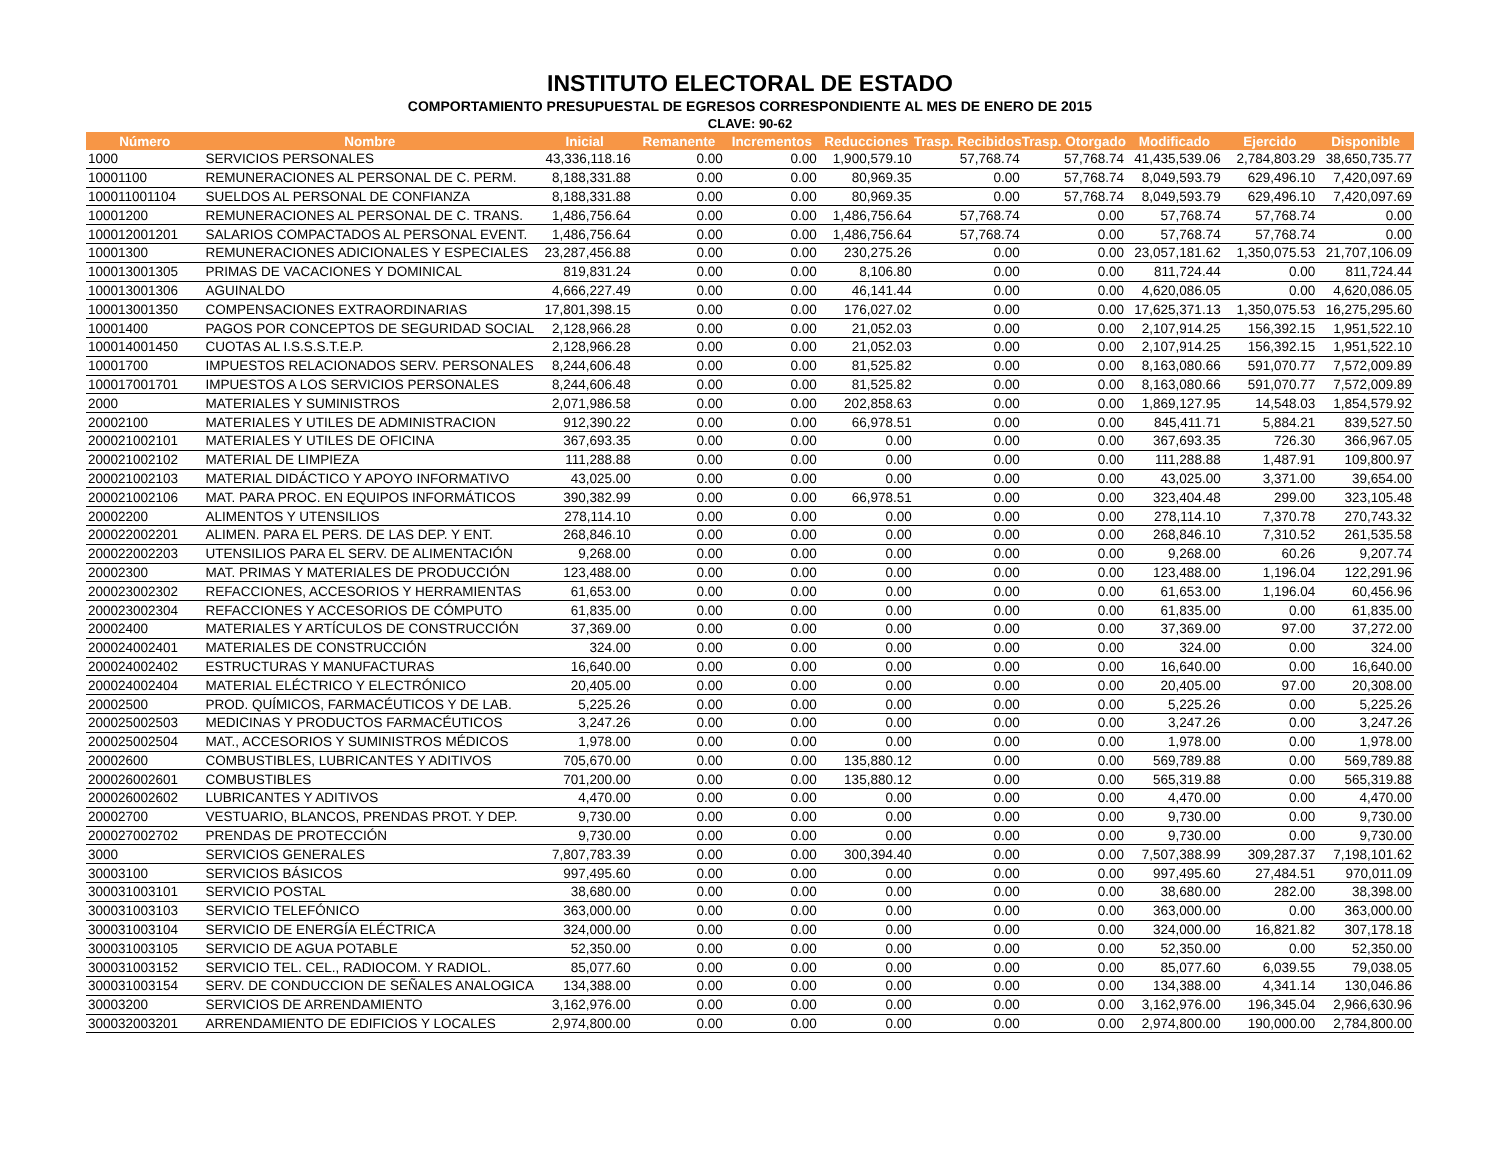INSTITUTO ELECTORAL DE ESTADO
COMPORTAMIENTO PRESUPUESTAL DE EGRESOS CORRESPONDIENTE AL MES DE ENERO DE 2015
CLAVE: 90-62
| Número | Nombre | Inicial | Remanente | Incrementos | Reducciones | Trasp. Recibidos | Trasp. Otorgado | Modificado | Ejercido | Disponible |
| --- | --- | --- | --- | --- | --- | --- | --- | --- | --- | --- |
| 1000 | SERVICIOS PERSONALES | 43,336,118.16 | 0.00 | 0.00 | 1,900,579.10 | 57,768.74 | 57,768.74 | 41,435,539.06 | 2,784,803.29 | 38,650,735.77 |
| 10001100 | REMUNERACIONES AL PERSONAL DE C. PERM. | 8,188,331.88 | 0.00 | 0.00 | 80,969.35 | 0.00 | 57,768.74 | 8,049,593.79 | 629,496.10 | 7,420,097.69 |
| 100011001104 | SUELDOS AL PERSONAL DE CONFIANZA | 8,188,331.88 | 0.00 | 0.00 | 80,969.35 | 0.00 | 57,768.74 | 8,049,593.79 | 629,496.10 | 7,420,097.69 |
| 10001200 | REMUNERACIONES AL PERSONAL DE C. TRANS. | 1,486,756.64 | 0.00 | 0.00 | 1,486,756.64 | 57,768.74 | 0.00 | 57,768.74 | 57,768.74 | 0.00 |
| 100012001201 | SALARIOS COMPACTADOS AL PERSONAL EVENT. | 1,486,756.64 | 0.00 | 0.00 | 1,486,756.64 | 57,768.74 | 0.00 | 57,768.74 | 57,768.74 | 0.00 |
| 10001300 | REMUNERACIONES ADICIONALES Y ESPECIALES | 23,287,456.88 | 0.00 | 0.00 | 230,275.26 | 0.00 | 0.00 | 23,057,181.62 | 1,350,075.53 | 21,707,106.09 |
| 100013001305 | PRIMAS DE VACACIONES Y DOMINICAL | 819,831.24 | 0.00 | 0.00 | 8,106.80 | 0.00 | 0.00 | 811,724.44 | 0.00 | 811,724.44 |
| 100013001306 | AGUINALDO | 4,666,227.49 | 0.00 | 0.00 | 46,141.44 | 0.00 | 0.00 | 4,620,086.05 | 0.00 | 4,620,086.05 |
| 100013001350 | COMPENSACIONES EXTRAORDINARIAS | 17,801,398.15 | 0.00 | 0.00 | 176,027.02 | 0.00 | 0.00 | 17,625,371.13 | 1,350,075.53 | 16,275,295.60 |
| 10001400 | PAGOS POR CONCEPTOS DE SEGURIDAD SOCIAL | 2,128,966.28 | 0.00 | 0.00 | 21,052.03 | 0.00 | 0.00 | 2,107,914.25 | 156,392.15 | 1,951,522.10 |
| 100014001450 | CUOTAS AL I.S.S.S.T.E.P. | 2,128,966.28 | 0.00 | 0.00 | 21,052.03 | 0.00 | 0.00 | 2,107,914.25 | 156,392.15 | 1,951,522.10 |
| 10001700 | IMPUESTOS RELACIONADOS SERV. PERSONALES | 8,244,606.48 | 0.00 | 0.00 | 81,525.82 | 0.00 | 0.00 | 8,163,080.66 | 591,070.77 | 7,572,009.89 |
| 100017001701 | IMPUESTOS A LOS SERVICIOS PERSONALES | 8,244,606.48 | 0.00 | 0.00 | 81,525.82 | 0.00 | 0.00 | 8,163,080.66 | 591,070.77 | 7,572,009.89 |
| 2000 | MATERIALES Y SUMINISTROS | 2,071,986.58 | 0.00 | 0.00 | 202,858.63 | 0.00 | 0.00 | 1,869,127.95 | 14,548.03 | 1,854,579.92 |
| 20002100 | MATERIALES Y UTILES DE ADMINISTRACION | 912,390.22 | 0.00 | 0.00 | 66,978.51 | 0.00 | 0.00 | 845,411.71 | 5,884.21 | 839,527.50 |
| 200021002101 | MATERIALES Y UTILES DE OFICINA | 367,693.35 | 0.00 | 0.00 | 0.00 | 0.00 | 0.00 | 367,693.35 | 726.30 | 366,967.05 |
| 200021002102 | MATERIAL DE LIMPIEZA | 111,288.88 | 0.00 | 0.00 | 0.00 | 0.00 | 0.00 | 111,288.88 | 1,487.91 | 109,800.97 |
| 200021002103 | MATERIAL DIDÁCTICO Y APOYO INFORMATIVO | 43,025.00 | 0.00 | 0.00 | 0.00 | 0.00 | 0.00 | 43,025.00 | 3,371.00 | 39,654.00 |
| 200021002106 | MAT. PARA PROC. EN EQUIPOS INFORMÁTICOS | 390,382.99 | 0.00 | 0.00 | 66,978.51 | 0.00 | 0.00 | 323,404.48 | 299.00 | 323,105.48 |
| 20002200 | ALIMENTOS Y UTENSILIOS | 278,114.10 | 0.00 | 0.00 | 0.00 | 0.00 | 0.00 | 278,114.10 | 7,370.78 | 270,743.32 |
| 200022002201 | ALIMEN. PARA EL PERS. DE LAS DEP. Y ENT. | 268,846.10 | 0.00 | 0.00 | 0.00 | 0.00 | 0.00 | 268,846.10 | 7,310.52 | 261,535.58 |
| 200022002203 | UTENSILIOS PARA EL SERV. DE ALIMENTACIÓN | 9,268.00 | 0.00 | 0.00 | 0.00 | 0.00 | 0.00 | 9,268.00 | 60.26 | 9,207.74 |
| 20002300 | MAT. PRIMAS Y MATERIALES DE PRODUCCIÓN | 123,488.00 | 0.00 | 0.00 | 0.00 | 0.00 | 0.00 | 123,488.00 | 1,196.04 | 122,291.96 |
| 200023002302 | REFACCIONES, ACCESORIOS Y HERRAMIENTAS | 61,653.00 | 0.00 | 0.00 | 0.00 | 0.00 | 0.00 | 61,653.00 | 1,196.04 | 60,456.96 |
| 200023002304 | REFACCIONES Y ACCESORIOS DE CÓMPUTO | 61,835.00 | 0.00 | 0.00 | 0.00 | 0.00 | 0.00 | 61,835.00 | 0.00 | 61,835.00 |
| 20002400 | MATERIALES Y ARTÍCULOS DE CONSTRUCCIÓN | 37,369.00 | 0.00 | 0.00 | 0.00 | 0.00 | 0.00 | 37,369.00 | 97.00 | 37,272.00 |
| 200024002401 | MATERIALES DE CONSTRUCCIÓN | 324.00 | 0.00 | 0.00 | 0.00 | 0.00 | 0.00 | 324.00 | 0.00 | 324.00 |
| 200024002402 | ESTRUCTURAS Y MANUFACTURAS | 16,640.00 | 0.00 | 0.00 | 0.00 | 0.00 | 0.00 | 16,640.00 | 0.00 | 16,640.00 |
| 200024002404 | MATERIAL ELÉCTRICO Y ELECTRÓNICO | 20,405.00 | 0.00 | 0.00 | 0.00 | 0.00 | 0.00 | 20,405.00 | 97.00 | 20,308.00 |
| 20002500 | PROD. QUÍMICOS, FARMACÉUTICOS Y DE LAB. | 5,225.26 | 0.00 | 0.00 | 0.00 | 0.00 | 0.00 | 5,225.26 | 0.00 | 5,225.26 |
| 200025002503 | MEDICINAS Y PRODUCTOS FARMACÉUTICOS | 3,247.26 | 0.00 | 0.00 | 0.00 | 0.00 | 0.00 | 3,247.26 | 0.00 | 3,247.26 |
| 200025002504 | MAT., ACCESORIOS Y SUMINISTROS MÉDICOS | 1,978.00 | 0.00 | 0.00 | 0.00 | 0.00 | 0.00 | 1,978.00 | 0.00 | 1,978.00 |
| 20002600 | COMBUSTIBLES, LUBRICANTES Y ADITIVOS | 705,670.00 | 0.00 | 0.00 | 135,880.12 | 0.00 | 0.00 | 569,789.88 | 0.00 | 569,789.88 |
| 200026002601 | COMBUSTIBLES | 701,200.00 | 0.00 | 0.00 | 135,880.12 | 0.00 | 0.00 | 565,319.88 | 0.00 | 565,319.88 |
| 200026002602 | LUBRICANTES Y ADITIVOS | 4,470.00 | 0.00 | 0.00 | 0.00 | 0.00 | 0.00 | 4,470.00 | 0.00 | 4,470.00 |
| 20002700 | VESTUARIO, BLANCOS, PRENDAS PROT. Y DEP. | 9,730.00 | 0.00 | 0.00 | 0.00 | 0.00 | 0.00 | 9,730.00 | 0.00 | 9,730.00 |
| 200027002702 | PRENDAS DE PROTECCIÓN | 9,730.00 | 0.00 | 0.00 | 0.00 | 0.00 | 0.00 | 9,730.00 | 0.00 | 9,730.00 |
| 3000 | SERVICIOS GENERALES | 7,807,783.39 | 0.00 | 0.00 | 300,394.40 | 0.00 | 0.00 | 7,507,388.99 | 309,287.37 | 7,198,101.62 |
| 30003100 | SERVICIOS BÁSICOS | 997,495.60 | 0.00 | 0.00 | 0.00 | 0.00 | 0.00 | 997,495.60 | 27,484.51 | 970,011.09 |
| 300031003101 | SERVICIO POSTAL | 38,680.00 | 0.00 | 0.00 | 0.00 | 0.00 | 0.00 | 38,680.00 | 282.00 | 38,398.00 |
| 300031003103 | SERVICIO TELEFÓNICO | 363,000.00 | 0.00 | 0.00 | 0.00 | 0.00 | 0.00 | 363,000.00 | 0.00 | 363,000.00 |
| 300031003104 | SERVICIO DE ENERGÍA ELÉCTRICA | 324,000.00 | 0.00 | 0.00 | 0.00 | 0.00 | 0.00 | 324,000.00 | 16,821.82 | 307,178.18 |
| 300031003105 | SERVICIO DE AGUA POTABLE | 52,350.00 | 0.00 | 0.00 | 0.00 | 0.00 | 0.00 | 52,350.00 | 0.00 | 52,350.00 |
| 300031003152 | SERVICIO TEL. CEL., RADIOCOM. Y RADIOL. | 85,077.60 | 0.00 | 0.00 | 0.00 | 0.00 | 0.00 | 85,077.60 | 6,039.55 | 79,038.05 |
| 300031003154 | SERV. DE CONDUCCION DE SEÑALES ANALOGICA | 134,388.00 | 0.00 | 0.00 | 0.00 | 0.00 | 0.00 | 134,388.00 | 4,341.14 | 130,046.86 |
| 30003200 | SERVICIOS DE ARRENDAMIENTO | 3,162,976.00 | 0.00 | 0.00 | 0.00 | 0.00 | 0.00 | 3,162,976.00 | 196,345.04 | 2,966,630.96 |
| 300032003201 | ARRENDAMIENTO DE EDIFICIOS Y LOCALES | 2,974,800.00 | 0.00 | 0.00 | 0.00 | 0.00 | 0.00 | 2,974,800.00 | 190,000.00 | 2,784,800.00 |